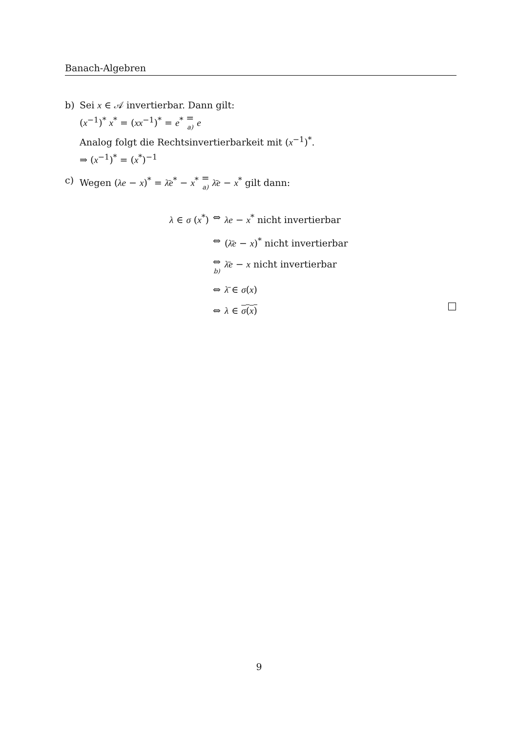Banach-Algebren
b) Sei x ∈ 𝒜 invertierbar. Dann gilt:
(x<sup>−1</sup>)<sup>*</sup> x<sup>*</sup> = (xx<sup>−1</sup>)<sup>*</sup> = e<sup>*</sup> = a) e
Analog folgt die Rechtsinvertierbarkeit mit (x<sup>−1</sup>)<sup>*</sup>.
⇒ (x<sup>−1</sup>)<sup>*</sup> = (x<sup>*</sup>)<sup>−1</sup>
c) Wegen (λe − x)<sup>*</sup> = λ̄e<sup>*</sup> − x<sup>*</sup> = a) λ̄e − x<sup>*</sup> gilt dann:
| λ ∈ σ ( x<sup>*</sup>) | ⇔ | λe − x<sup>*</sup> nicht invertierbar |
| | ⇔ | ( λ̄e − x )<sup>*</sup> nicht invertierbar |
| | ⇔ b) | λ̄e − x nicht invertierbar |
| | ⇔ | λ̄ ∈ σ ( x ) |
| | ⇔ | λ ∈ σ ( x ) |
9